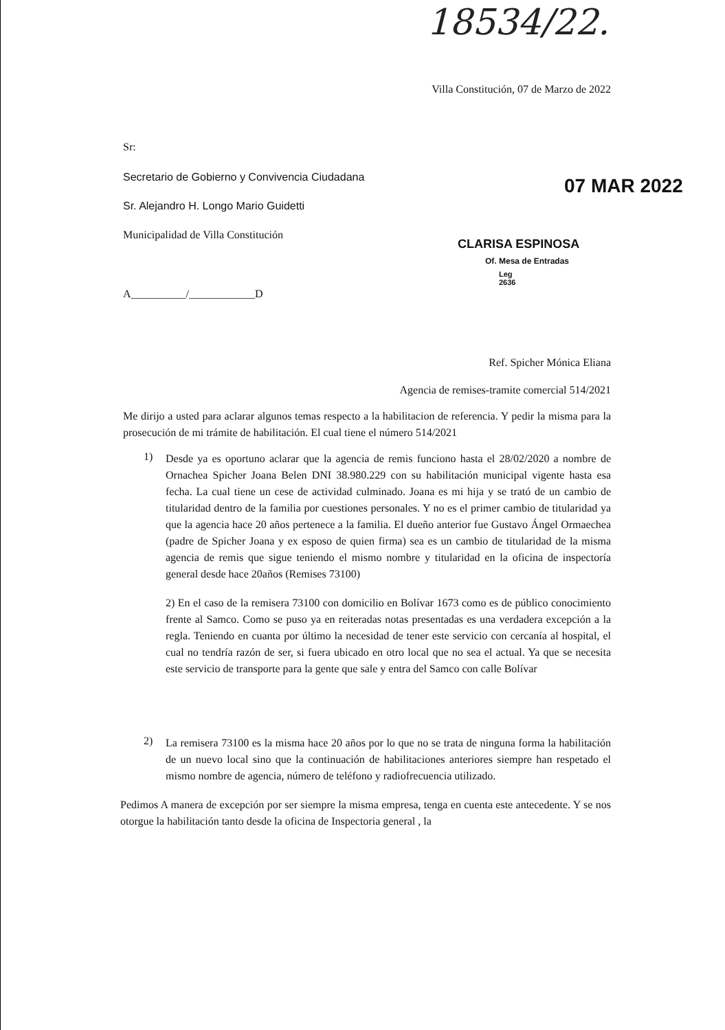18534/22.
07 MAR 2022
CLARISA ESPINOSA
Of. Mesa de Entradas
Leg 2636
Villa Constitución, 07 de Marzo de 2022
Sr:
Secretario de Gobierno y Convivencia Ciudadana
Sr. Alejandro H. Longo Mario Guidetti
Municipalidad de Villa Constitución
A__________/____________D
Ref. Spicher Mónica Eliana
Agencia de remises-tramite comercial 514/2021
Me dirijo a usted para aclarar algunos temas respecto a la habilitacion de referencia. Y pedir la misma para la prosecución de mi trámite de habilitación. El cual tiene el número 514/2021
1)
Desde ya es oportuno aclarar que la agencia de remis funciono hasta el 28/02/2020 a nombre de Ornachea Spicher Joana Belen DNI 38.980.229 con su habilitación municipal vigente hasta esa fecha. La cual tiene un cese de actividad culminado. Joana es mi hija y se trató de un cambio de titularidad dentro de la familia por cuestiones personales. Y no es el primer cambio de titularidad ya que la agencia hace 20 años pertenece a la familia. El dueño anterior fue Gustavo Ángel Ormaechea (padre de Spicher Joana y ex esposo de quien firma) sea es un cambio de titularidad de la misma agencia de remis que sigue teniendo el mismo nombre y titularidad en la oficina de inspectoría general desde hace 20años (Remises 73100)
2) En el caso de la remisera 73100 con domicilio en Bolívar 1673 como es de público conocimiento frente al Samco. Como se puso ya en reiteradas notas presentadas es una verdadera excepción a la regla. Teniendo en cuanta por último la necesidad de tener este servicio con cercanía al hospital, el cual no tendría razón de ser, si fuera ubicado en otro local que no sea el actual. Ya que se necesita este servicio de transporte para la gente que sale y entra del Samco con calle Bolívar
2)
La remisera 73100 es la misma hace 20 años por lo que no se trata de ninguna forma la habilitación de un nuevo local sino que la continuación de habilitaciones anteriores siempre han respetado el mismo nombre de agencia, número de teléfono y radiofrecuencia utilizado.
Pedimos A manera de excepción por ser siempre la misma empresa, tenga en cuenta este antecedente. Y se nos otorgue la habilitación tanto desde la oficina de Inspectoria general , la